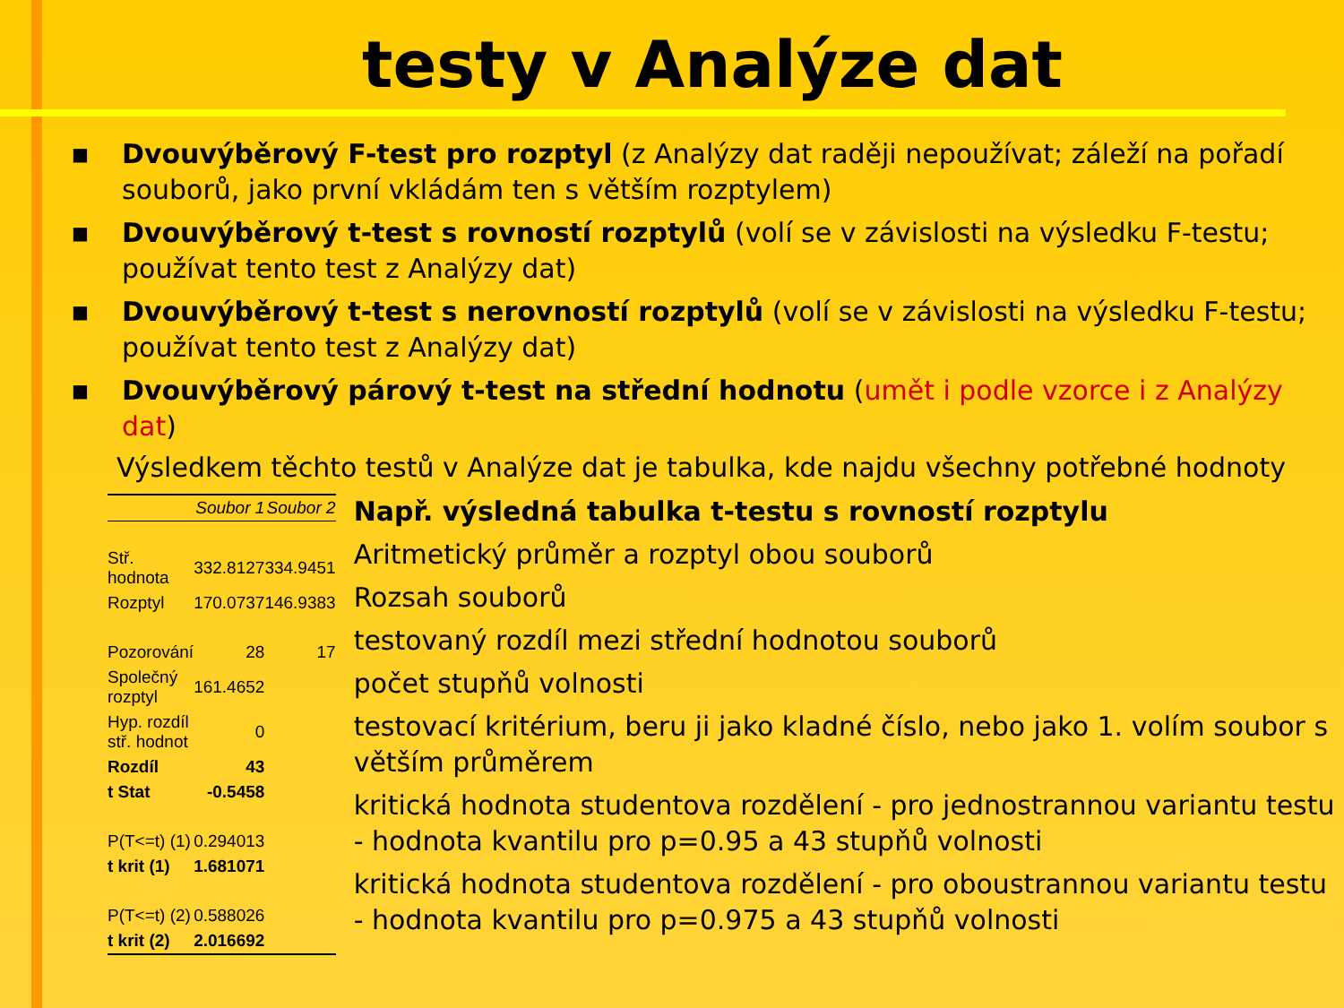testy v Analýze dat
■ Dvouvýběrový F-test pro rozptyl (z Analýzy dat raději nepoužívat; záleží na pořadí souborů, jako první vkládám ten s větším rozptylem)
■ Dvouvýběrový t-test s rovností rozptylů (volí se v závislosti na výsledku F-testu; používat tento test z Analýzy dat)
■ Dvouvýběrový t-test s nerovností rozptylů (volí se v závislosti na výsledku F-testu; používat tento test z Analýzy dat)
■ Dvouvýběrový párový t-test na střední hodnotu (umět i podle vzorce i z Analýzy dat)
Výsledkem těchto testů v Analýze dat je tabulka, kde najdu všechny potřebné hodnoty
| | Soubor 1 | Soubor 2 |
| --- | --- | --- |
| Stř. hodnota | 332.8127 | 334.9451 |
| Rozptyl | 170.0737 | 146.9383 |
| Pozorování | 28 | 17 |
| Společný rozptyl | 161.4652 | |
| Hyp. rozdíl stř. hodnot | 0 | |
| Rozdíl | 43 | |
| t Stat | -0.5458 | |
| P(T<=t) (1) | 0.294013 | |
| t krit (1) | 1.681071 | |
| P(T<=t) (2) | 0.588026 | |
| t krit (2) | 2.016692 | |
Např. výsledná tabulka t-testu s rovností rozptylu
Aritmetický průměr a rozptyl obou souborů
Rozsah souborů
testovaný rozdíl mezi střední hodnotou souborů
počet stupňů volnosti
testovací kritérium, beru ji jako kladné číslo, nebo jako 1. volím soubor s větším průměrem
kritická hodnota studentova rozdělení - pro jednostrannou variantu testu - hodnota kvantilu pro p=0.95 a 43 stupňů volnosti
kritická hodnota studentova rozdělení - pro oboustrannou variantu testu - hodnota kvantilu pro p=0.975 a 43 stupňů volnosti